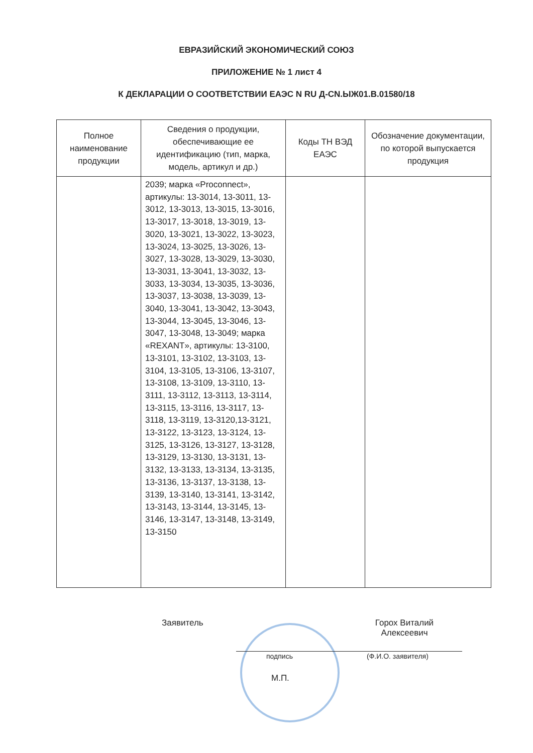ЕВРАЗИЙСКИЙ ЭКОНОМИЧЕСКИЙ СОЮЗ
ПРИЛОЖЕНИЕ № 1 лист 4
К ДЕКЛАРАЦИИ О СООТВЕТСТВИИ ЕАЭС N RU Д-CN.ЫЖ01.В.01580/18
| Полное наименование продукции | Сведения о продукции, обеспечивающие ее идентификацию (тип, марка, модель, артикул и др.) | Коды ТН ВЭД ЕАЭС | Обозначение документации, по которой выпускается продукция |
| --- | --- | --- | --- |
| | 2039; марка «Proconnect», артикулы: 13-3014, 13-3011, 13-3012, 13-3013, 13-3015, 13-3016, 13-3017, 13-3018, 13-3019, 13-3020, 13-3021, 13-3022, 13-3023, 13-3024, 13-3025, 13-3026, 13-3027, 13-3028, 13-3029, 13-3030, 13-3031, 13-3041, 13-3032, 13-3033, 13-3034, 13-3035, 13-3036, 13-3037, 13-3038, 13-3039, 13-3040, 13-3041, 13-3042, 13-3043, 13-3044, 13-3045, 13-3046, 13-3047, 13-3048, 13-3049; марка «REXANT», артикулы: 13-3100, 13-3101, 13-3102, 13-3103, 13-3104, 13-3105, 13-3106, 13-3107, 13-3108, 13-3109, 13-3110, 13-3111, 13-3112, 13-3113, 13-3114, 13-3115, 13-3116, 13-3117, 13-3118, 13-3119, 13-3120,13-3121, 13-3122, 13-3123, 13-3124, 13-3125, 13-3126, 13-3127, 13-3128, 13-3129, 13-3130, 13-3131, 13-3132, 13-3133, 13-3134, 13-3135, 13-3136, 13-3137, 13-3138, 13-3139, 13-3140, 13-3141, 13-3142, 13-3143, 13-3144, 13-3145, 13-3146, 13-3147, 13-3148, 13-3149, 13-3150 | | |
Заявитель
Горох Виталий Алексеевич
подпись (Ф.И.О. заявителя)
М.П.